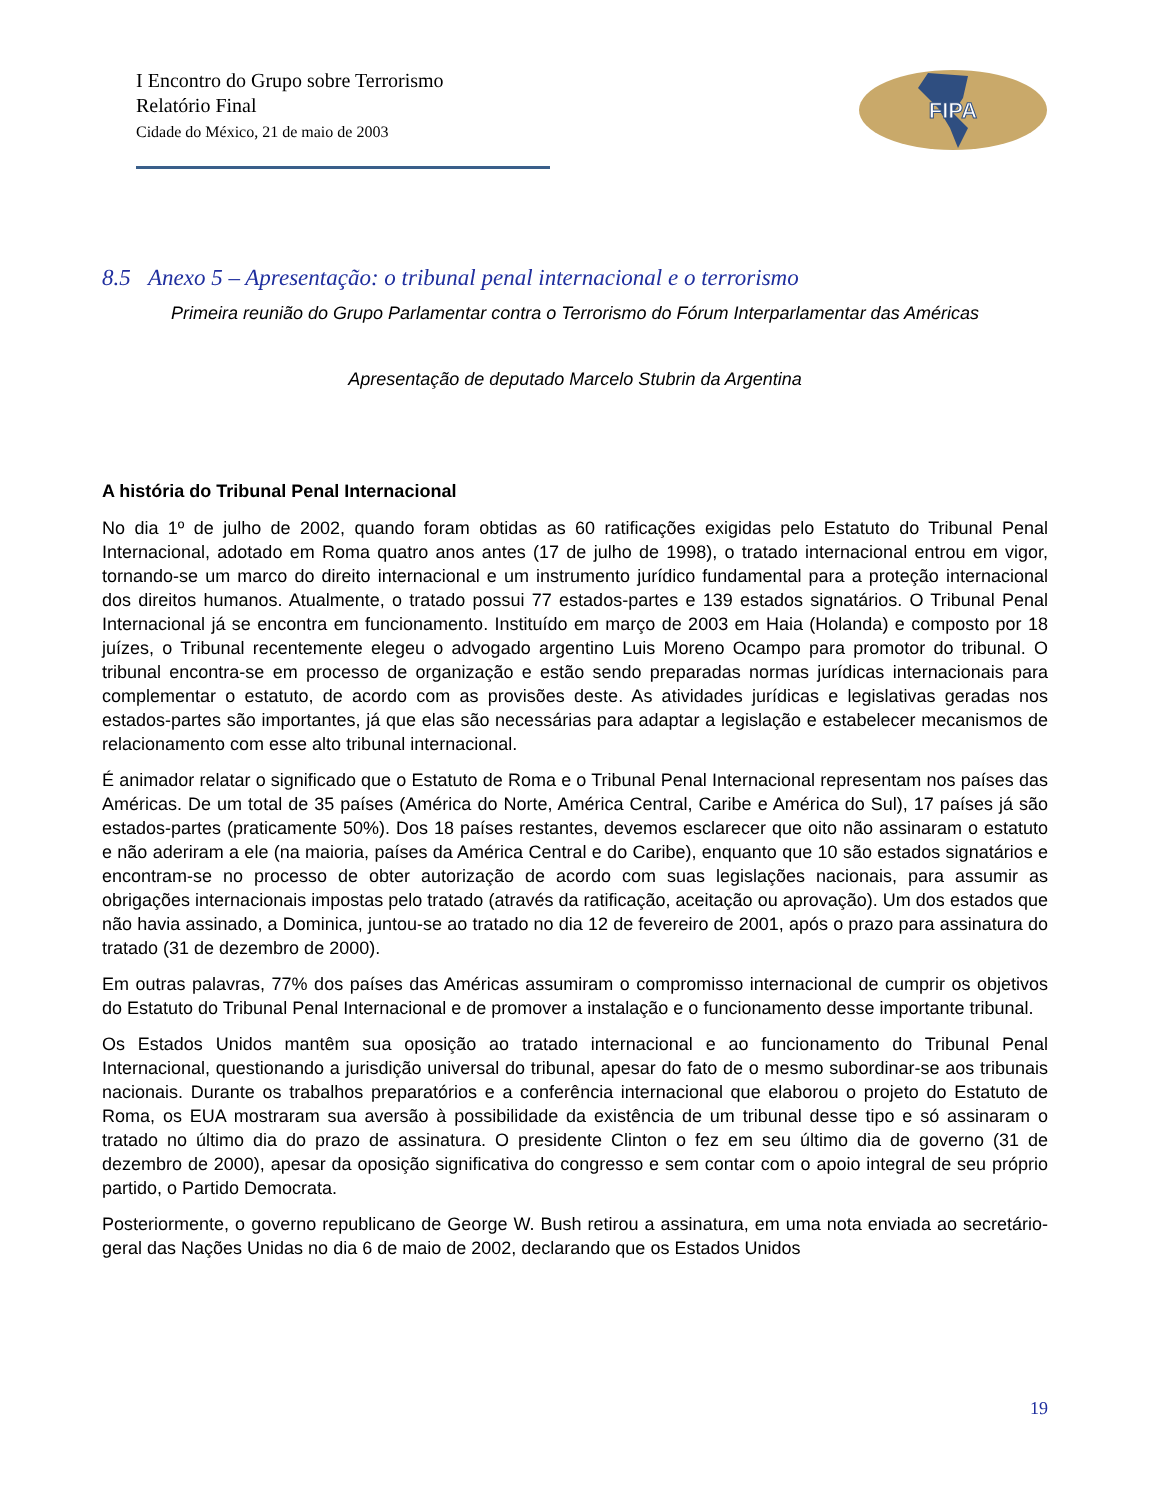I Encontro do Grupo sobre Terrorismo
Relatório Final
Cidade do México, 21 de maio de 2003
FIPA
8.5 Anexo 5 – Apresentação: o tribunal penal internacional e o terrorismo
Primeira reunião do Grupo Parlamentar contra o Terrorismo do Fórum Interparlamentar das Américas
Apresentação de deputado Marcelo Stubrin da Argentina
A história do Tribunal Penal Internacional
No dia 1º de julho de 2002, quando foram obtidas as 60 ratificações exigidas pelo Estatuto do Tribunal Penal Internacional, adotado em Roma quatro anos antes (17 de julho de 1998), o tratado internacional entrou em vigor, tornando-se um marco do direito internacional e um instrumento jurídico fundamental para a proteção internacional dos direitos humanos. Atualmente, o tratado possui 77 estados-partes e 139 estados signatários. O Tribunal Penal Internacional já se encontra em funcionamento. Instituído em março de 2003 em Haia (Holanda) e composto por 18 juízes, o Tribunal recentemente elegeu o advogado argentino Luis Moreno Ocampo para promotor do tribunal. O tribunal encontra-se em processo de organização e estão sendo preparadas normas jurídicas internacionais para complementar o estatuto, de acordo com as provisões deste. As atividades jurídicas e legislativas geradas nos estados-partes são importantes, já que elas são necessárias para adaptar a legislação e estabelecer mecanismos de relacionamento com esse alto tribunal internacional.
É animador relatar o significado que o Estatuto de Roma e o Tribunal Penal Internacional representam nos países das Américas. De um total de 35 países (América do Norte, América Central, Caribe e América do Sul), 17 países já são estados-partes (praticamente 50%). Dos 18 países restantes, devemos esclarecer que oito não assinaram o estatuto e não aderiram a ele (na maioria, países da América Central e do Caribe), enquanto que 10 são estados signatários e encontram-se no processo de obter autorização de acordo com suas legislações nacionais, para assumir as obrigações internacionais impostas pelo tratado (através da ratificação, aceitação ou aprovação). Um dos estados que não havia assinado, a Dominica, juntou-se ao tratado no dia 12 de fevereiro de 2001, após o prazo para assinatura do tratado (31 de dezembro de 2000).
Em outras palavras, 77% dos países das Américas assumiram o compromisso internacional de cumprir os objetivos do Estatuto do Tribunal Penal Internacional e de promover a instalação e o funcionamento desse importante tribunal.
Os Estados Unidos mantêm sua oposição ao tratado internacional e ao funcionamento do Tribunal Penal Internacional, questionando a jurisdição universal do tribunal, apesar do fato de o mesmo subordinar-se aos tribunais nacionais. Durante os trabalhos preparatórios e a conferência internacional que elaborou o projeto do Estatuto de Roma, os EUA mostraram sua aversão à possibilidade da existência de um tribunal desse tipo e só assinaram o tratado no último dia do prazo de assinatura. O presidente Clinton o fez em seu último dia de governo (31 de dezembro de 2000), apesar da oposição significativa do congresso e sem contar com o apoio integral de seu próprio partido, o Partido Democrata.
Posteriormente, o governo republicano de George W. Bush retirou a assinatura, em uma nota enviada ao secretário-geral das Nações Unidas no dia 6 de maio de 2002, declarando que os Estados Unidos
19